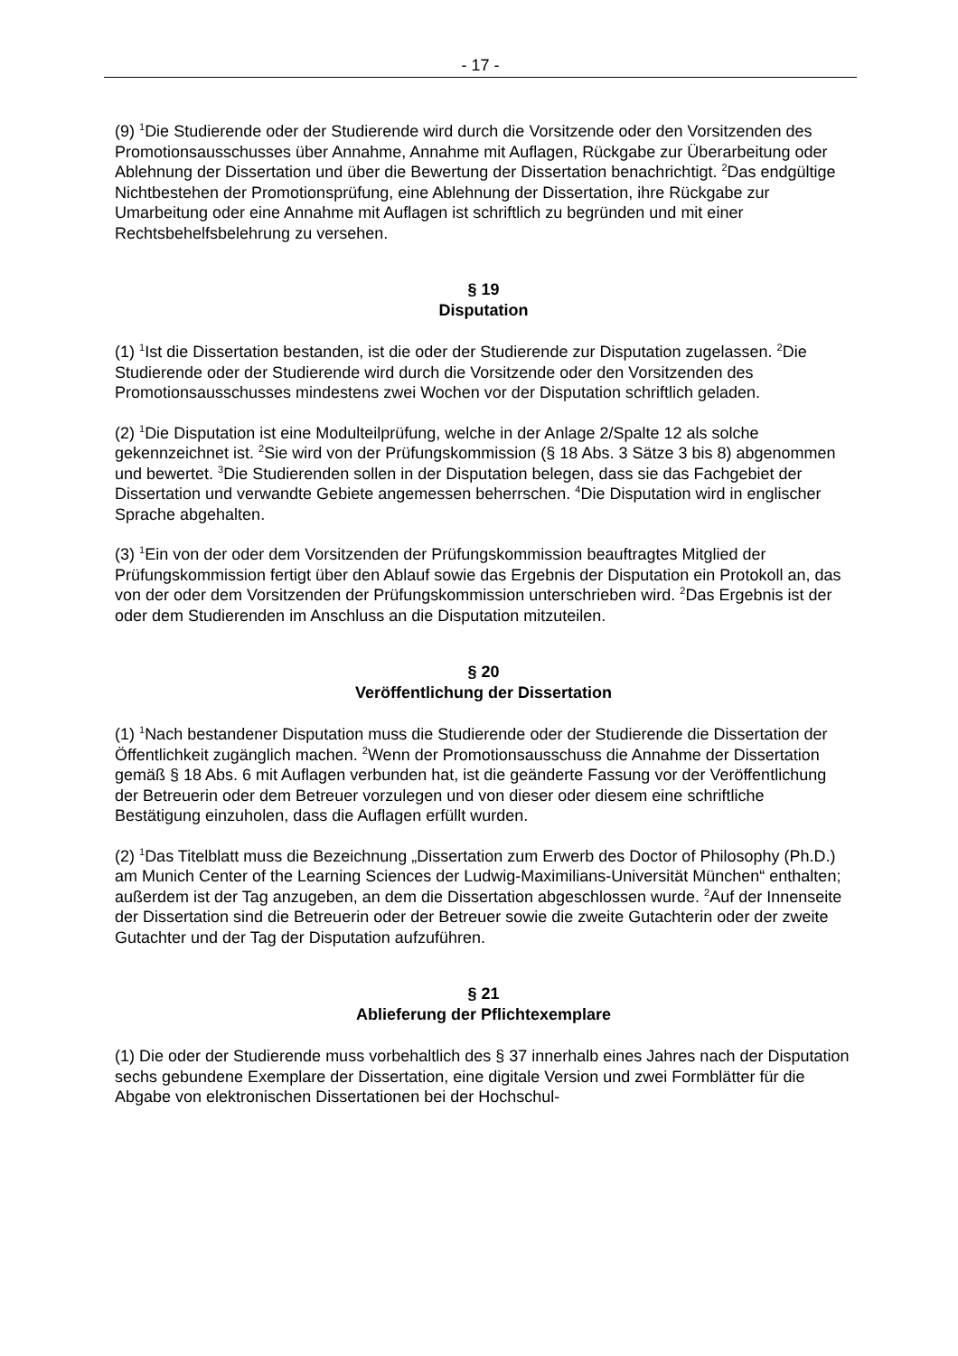- 17 -
(9) <sup>1</sup>Die Studierende oder der Studierende wird durch die Vorsitzende oder den Vorsitzenden des Promotionsausschusses über Annahme, Annahme mit Auflagen, Rückgabe zur Überarbeitung oder Ablehnung der Dissertation und über die Bewertung der Dissertation benachrichtigt. <sup>2</sup>Das endgültige Nichtbestehen der Promotionsprüfung, eine Ablehnung der Dissertation, ihre Rückgabe zur Umarbeitung oder eine Annahme mit Auflagen ist schriftlich zu begründen und mit einer Rechtsbehelfsbelehrung zu versehen.
§ 19
Disputation
(1) <sup>1</sup>Ist die Dissertation bestanden, ist die oder der Studierende zur Disputation zugelassen. <sup>2</sup>Die Studierende oder der Studierende wird durch die Vorsitzende oder den Vorsitzenden des Promotionsausschusses mindestens zwei Wochen vor der Disputation schriftlich geladen.
(2) <sup>1</sup>Die Disputation ist eine Modulteilprüfung, welche in der Anlage 2/Spalte 12 als solche gekennzeichnet ist. <sup>2</sup>Sie wird von der Prüfungskommission (§ 18 Abs. 3 Sätze 3 bis 8) abgenommen und bewertet. <sup>3</sup>Die Studierenden sollen in der Disputation belegen, dass sie das Fachgebiet der Dissertation und verwandte Gebiete angemessen beherrschen. <sup>4</sup>Die Disputation wird in englischer Sprache abgehalten.
(3) <sup>1</sup>Ein von der oder dem Vorsitzenden der Prüfungskommission beauftragtes Mitglied der Prüfungskommission fertigt über den Ablauf sowie das Ergebnis der Disputation ein Protokoll an, das von der oder dem Vorsitzenden der Prüfungskommission unterschrieben wird. <sup>2</sup>Das Ergebnis ist der oder dem Studierenden im Anschluss an die Disputation mitzuteilen.
§ 20
Veröffentlichung der Dissertation
(1) <sup>1</sup>Nach bestandener Disputation muss die Studierende oder der Studierende die Dissertation der Öffentlichkeit zugänglich machen. <sup>2</sup>Wenn der Promotionsausschuss die Annahme der Dissertation gemäß § 18 Abs. 6 mit Auflagen verbunden hat, ist die geänderte Fassung vor der Veröffentlichung der Betreuerin oder dem Betreuer vorzulegen und von dieser oder diesem eine schriftliche Bestätigung einzuholen, dass die Auflagen erfüllt wurden.
(2) <sup>1</sup>Das Titelblatt muss die Bezeichnung „Dissertation zum Erwerb des Doctor of Philosophy (Ph.D.) am Munich Center of the Learning Sciences der Ludwig-Maximilians-Universität München“ enthalten; außerdem ist der Tag anzugeben, an dem die Dissertation abgeschlossen wurde. <sup>2</sup>Auf der Innenseite der Dissertation sind die Betreuerin oder der Betreuer sowie die zweite Gutachterin oder der zweite Gutachter und der Tag der Disputation aufzuführen.
§ 21
Ablieferung der Pflichtexemplare
(1) Die oder der Studierende muss vorbehaltlich des § 37 innerhalb eines Jahres nach der Disputation sechs gebundene Exemplare der Dissertation, eine digitale Version und zwei Formblätter für die Abgabe von elektronischen Dissertationen bei der Hochschul-